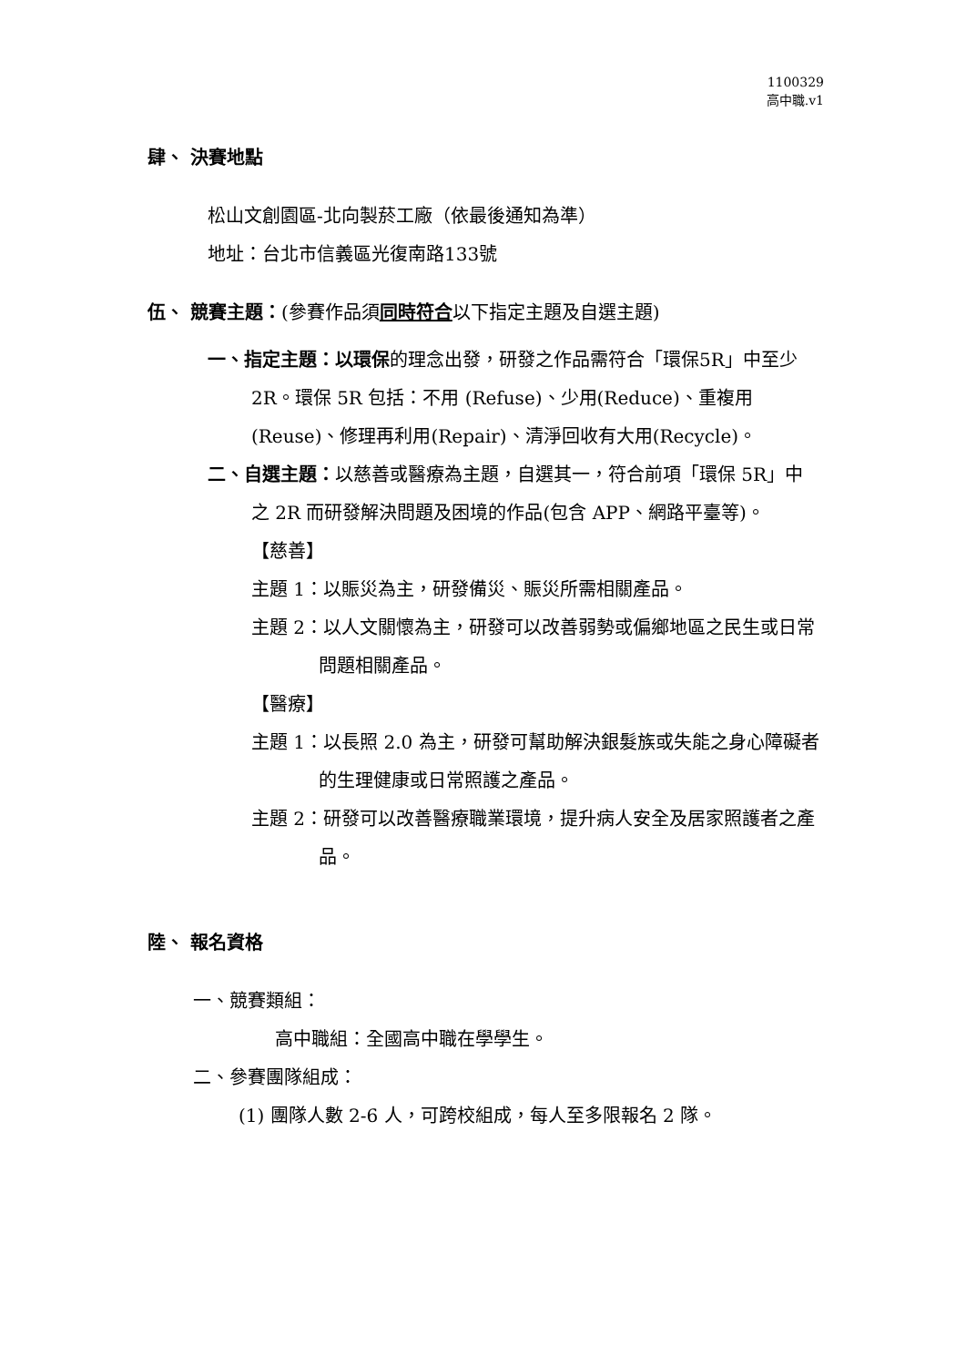1100329
高中職.v1
肆、 決賽地點
松山文創園區-北向製菸工廠（依最後通知為準）
地址：台北市信義區光復南路133號
伍、 競賽主題：(參賽作品須同時符合以下指定主題及自選主題)
一、指定主題：以環保的理念出發，研發之作品需符合「環保5R」中至少 2R。環保 5R 包括：不用 (Refuse)、少用(Reduce)、重複用(Reuse)、修理再利用(Repair)、清淨回收有大用(Recycle)。
二、自選主題：以慈善或醫療為主題，自選其一，符合前項「環保 5R」中之 2R 而研發解決問題及困境的作品(包含 APP、網路平臺等)。
【慈善】
主題 1：以賑災為主，研發備災、賑災所需相關產品。
主題 2：以人文關懷為主，研發可以改善弱勢或偏鄉地區之民生或日常問題相關產品。
【醫療】
主題 1：以長照 2.0 為主，研發可幫助解決銀髮族或失能之身心障礙者的生理健康或日常照護之產品。
主題 2：研發可以改善醫療職業環境，提升病人安全及居家照護者之產品。
陸、 報名資格
一、競賽類組：
高中職組：全國高中職在學學生。
二、參賽團隊組成：
(1) 團隊人數 2-6 人，可跨校組成，每人至多限報名 2 隊。